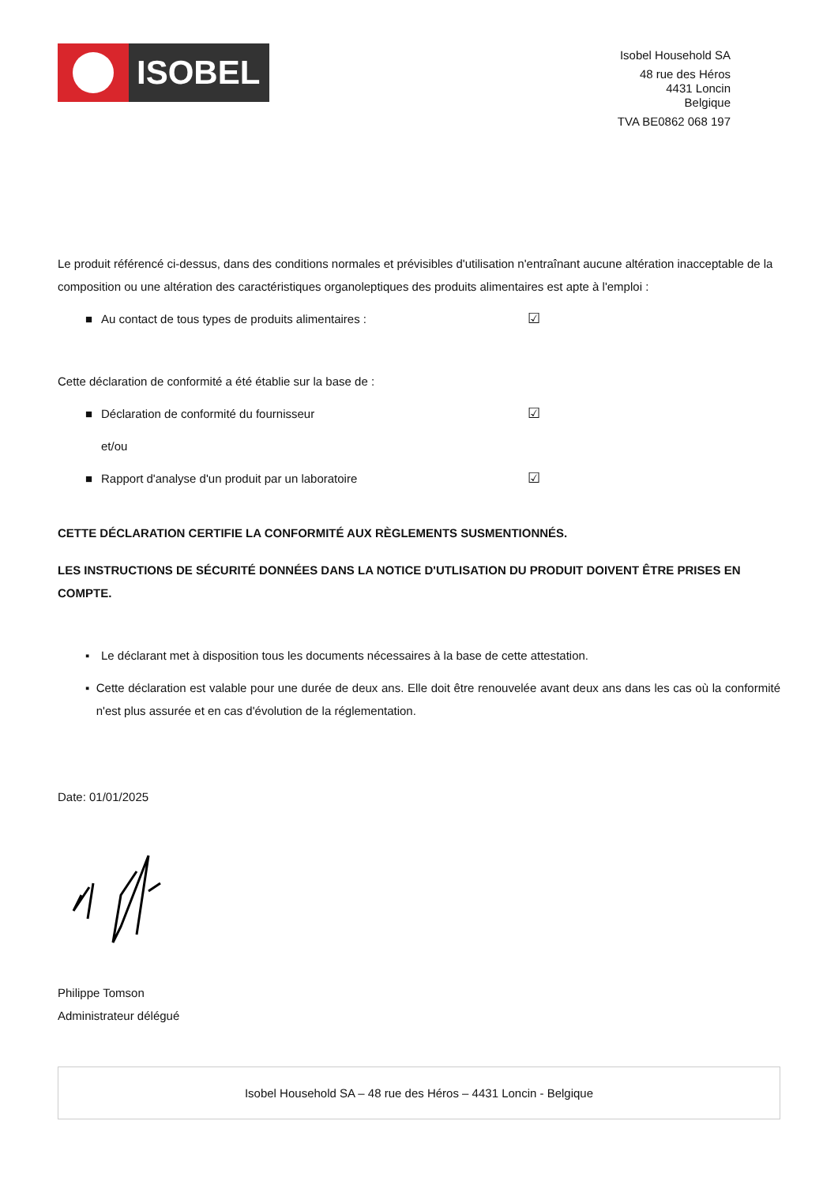ISOBEL
Isobel Household SA
48 rue des Héros
4431 Loncin
Belgique
TVA BE0862 068 197
Le produit référencé ci-dessus, dans des conditions normales et prévisibles d'utilisation n'entraînant aucune altération inacceptable de la composition ou une altération des caractéristiques organoleptiques des produits alimentaires est apte à l'emploi :
■ Au contact de tous types de produits alimentaires : ☑
Cette déclaration de conformité a été établie sur la base de :
■ Déclaration de conformité du fournisseur ☑
et/ou
■ Rapport d'analyse d'un produit par un laboratoire ☑
CETTE DÉCLARATION CERTIFIE LA CONFORMITÉ AUX RÈGLEMENTS SUSMENTIONNÉS.
LES INSTRUCTIONS DE SÉCURITÉ DONNÉES DANS LA NOTICE D'UTLISATION DU PRODUIT DOIVENT ÊTRE PRISES EN COMPTE.
▪ Le déclarant met à disposition tous les documents nécessaires à la base de cette attestation.
▪ Cette déclaration est valable pour une durée de deux ans. Elle doit être renouvelée avant deux ans dans les cas où la conformité n'est plus assurée et en cas d'évolution de la réglementation.
Date: 01/01/2025
Philippe Tomson
Administrateur délégué
Isobel Household SA – 48 rue des Héros – 4431 Loncin - Belgique